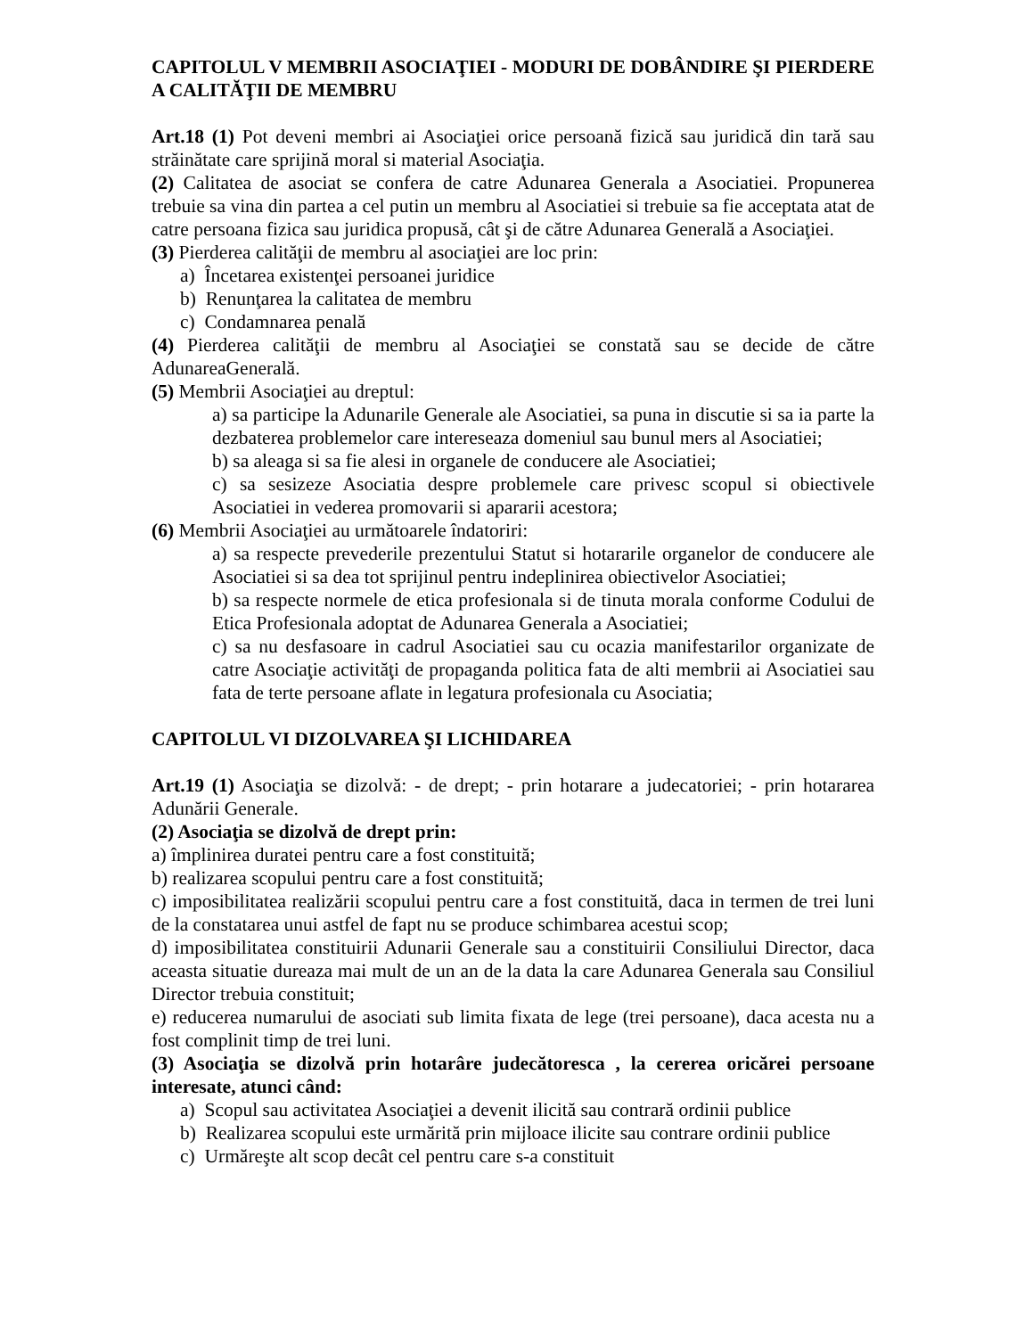CAPITOLUL V MEMBRII ASOCIAŢIEI - MODURI DE DOBÂNDIRE ŞI PIERDERE A CALITĂŢII DE MEMBRU
Art.18 (1) Pot deveni membri ai Asociaţiei orice persoană fizică sau juridică din tară sau străinătate care sprijină moral si material Asociaţia.
(2) Calitatea de asociat se confera de catre Adunarea Generala a Asociatiei. Propunerea trebuie sa vina din partea a cel putin un membru al Asociatiei si trebuie sa fie acceptata atat de catre persoana fizica sau juridica propusă, cât şi de către Adunarea Generală a Asociaţiei.
(3) Pierderea calităţii de membru al asociaţiei are loc prin:
a) Încetarea existenţei persoanei juridice
b) Renunţarea la calitatea de membru
c) Condamnarea penală
(4) Pierderea calităţii de membru al Asociaţiei se constată sau se decide de către AdunareaGenerală.
(5) Membrii Asociaţiei au dreptul:
a) sa participe la Adunarile Generale ale Asociatiei, sa puna in discutie si sa ia parte la dezbaterea problemelor care intereseaza domeniul sau bunul mers al Asociatiei;
b) sa aleaga si sa fie alesi in organele de conducere ale Asociatiei;
c) sa sesizeze Asociatia despre problemele care privesc scopul si obiectivele Asociatiei in vederea promovarii si apararii acestora;
(6) Membrii Asociaţiei au următoarele îndatoriri:
a) sa respecte prevederile prezentului Statut si hotararile organelor de conducere ale Asociatiei si sa dea tot sprijinul pentru indeplinirea obiectivelor Asociatiei;
b) sa respecte normele de etica profesionala si de tinuta morala conforme Codului de Etica Profesionala adoptat de Adunarea Generala a Asociatiei;
c) sa nu desfasoare in cadrul Asociatiei sau cu ocazia manifestarilor organizate de catre Asociaţie activităţi de propaganda politica fata de alti membrii ai Asociatiei sau fata de terte persoane aflate in legatura profesionala cu Asociatia;
CAPITOLUL VI DIZOLVAREA ŞI LICHIDAREA
Art.19 (1) Asociaţia se dizolvă: - de drept; - prin hotarare a judecatoriei; - prin hotararea Adunării Generale.
(2) Asociaţia se dizolvă de drept prin:
a) împlinirea duratei pentru care a fost constituită;
b) realizarea scopului pentru care a fost constituită;
c) imposibilitatea realizării scopului pentru care a fost constituită, daca in termen de trei luni de la constatarea unui astfel de fapt nu se produce schimbarea acestui scop;
d) imposibilitatea constituirii Adunarii Generale sau a constituirii Consiliului Director, daca aceasta situatie dureaza mai mult de un an de la data la care Adunarea Generala sau Consiliul Director trebuia constituit;
e) reducerea numarului de asociati sub limita fixata de lege (trei persoane), daca acesta nu a fost complinit timp de trei luni.
(3) Asociaţia se dizolvă prin hotarâre judecătoresca , la cererea oricărei persoane interesate, atunci când:
a) Scopul sau activitatea Asociaţiei a devenit ilicită sau contrară ordinii publice
b) Realizarea scopului este urmărită prin mijloace ilicite sau contrare ordinii publice
c) Urmăreşte alt scop decât cel pentru care s-a constituit